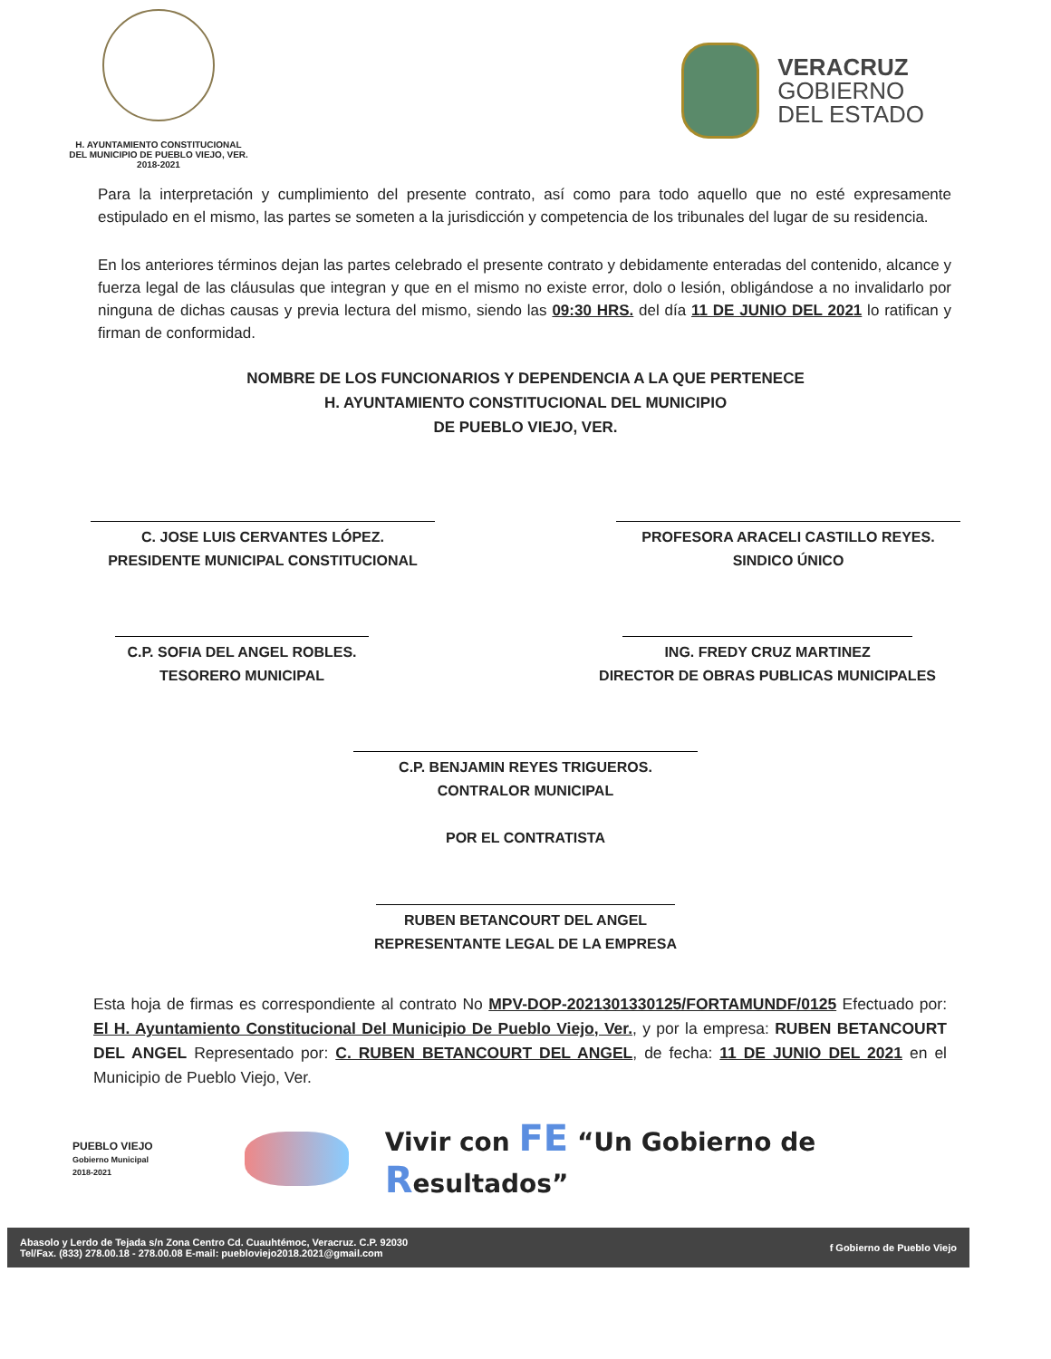H. AYUNTAMIENTO CONSTITUCIONAL
DEL MUNICIPIO DE PUEBLO VIEJO, VER.
2018-2021
VERACRUZ
GOBIERNO
DEL ESTADO
Para la interpretación y cumplimiento del presente contrato, así como para todo aquello que no esté expresamente estipulado en el mismo, las partes se someten a la jurisdicción y competencia de los tribunales del lugar de su residencia.
En los anteriores términos dejan las partes celebrado el presente contrato y debidamente enteradas del contenido, alcance y fuerza legal de las cláusulas que integran y que en el mismo no existe error, dolo o lesión, obligándose a no invalidarlo por ninguna de dichas causas y previa lectura del mismo, siendo las 09:30 HRS. del día 11 DE JUNIO DEL 2021 lo ratifican y firman de conformidad.
NOMBRE DE LOS FUNCIONARIOS Y DEPENDENCIA A LA QUE PERTENECE
H. AYUNTAMIENTO CONSTITUCIONAL DEL MUNICIPIO
DE PUEBLO VIEJO, VER.
C. JOSE LUIS CERVANTES LÓPEZ.
PRESIDENTE MUNICIPAL CONSTITUCIONAL
PROFESORA ARACELI CASTILLO REYES.
SINDICO ÚNICO
C.P. SOFIA DEL ANGEL ROBLES.
TESORERO MUNICIPAL
ING. FREDY CRUZ MARTINEZ
DIRECTOR DE OBRAS PUBLICAS MUNICIPALES
C.P. BENJAMIN REYES TRIGUEROS.
CONTRALOR MUNICIPAL
POR EL CONTRATISTA
RUBEN BETANCOURT DEL ANGEL
REPRESENTANTE LEGAL DE LA EMPRESA
Esta hoja de firmas es correspondiente al contrato No MPV-DOP-2021301330125/FORTAMUNDF/0125 Efectuado por: El H. Ayuntamiento Constitucional Del Municipio De Pueblo Viejo, Ver., y por la empresa: RUBEN BETANCOURT DEL ANGEL Representado por: C. RUBEN BETANCOURT DEL ANGEL, de fecha: 11 DE JUNIO DEL 2021 en el Municipio de Pueblo Viejo, Ver.
PUEBLO VIEJO
Gobierno Municipal
2018-2021
Vivir con FE “Un Gobierno de Resultados”
Abasolo y Lerdo de Tejada s/n Zona Centro Cd. Cuauhtémoc, Veracruz. C.P. 92030
Tel/Fax. (833) 278.00.18 - 278.00.08 E-mail: puebloviejo2018.2021@gmail.com
f Gobierno de Pueblo Viejo